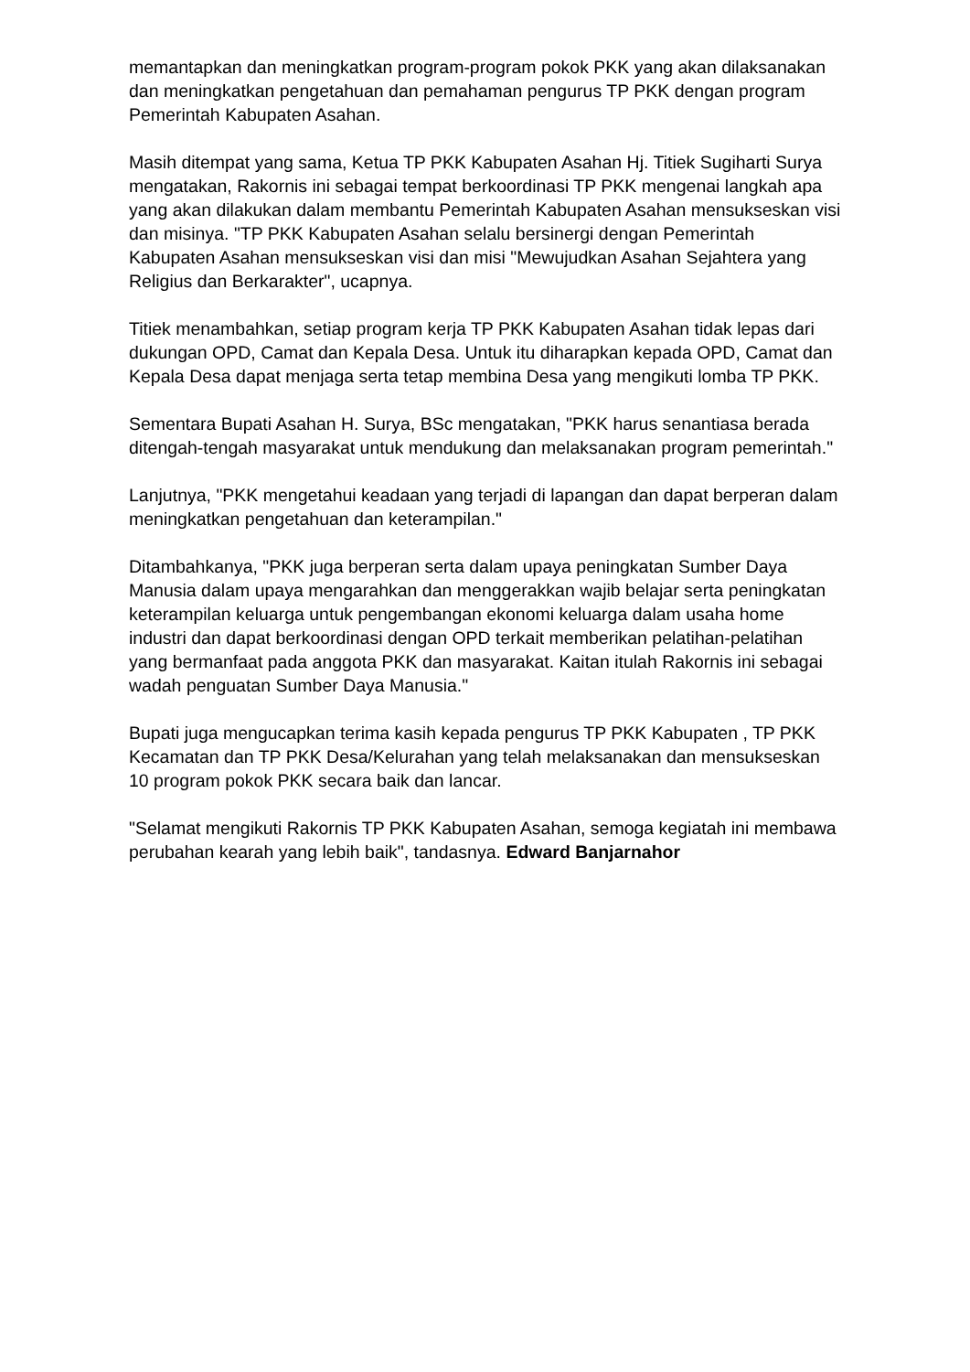memantapkan dan meningkatkan program-program pokok PKK yang akan dilaksanakan dan meningkatkan pengetahuan dan pemahaman pengurus TP PKK dengan program Pemerintah Kabupaten Asahan.
Masih ditempat yang sama, Ketua TP PKK Kabupaten Asahan Hj. Titiek Sugiharti Surya mengatakan, Rakornis ini sebagai tempat berkoordinasi TP PKK mengenai langkah apa yang akan dilakukan dalam membantu Pemerintah Kabupaten Asahan mensukseskan visi dan misinya. "TP PKK Kabupaten Asahan selalu bersinergi dengan Pemerintah Kabupaten Asahan mensukseskan visi dan misi "Mewujudkan Asahan Sejahtera yang Religius dan Berkarakter", ucapnya.
Titiek menambahkan, setiap program kerja TP PKK Kabupaten Asahan tidak lepas dari dukungan OPD, Camat dan Kepala Desa. Untuk itu diharapkan kepada OPD, Camat dan Kepala Desa dapat menjaga serta tetap membina Desa yang mengikuti lomba TP PKK.
Sementara Bupati Asahan H. Surya, BSc mengatakan, "PKK harus senantiasa berada ditengah-tengah masyarakat untuk mendukung dan melaksanakan program pemerintah."
Lanjutnya, "PKK mengetahui keadaan yang terjadi di lapangan dan dapat berperan dalam meningkatkan pengetahuan dan keterampilan."
Ditambahkanya, "PKK juga berperan serta dalam upaya peningkatan Sumber Daya Manusia dalam upaya mengarahkan dan menggerakkan wajib belajar serta peningkatan keterampilan keluarga untuk pengembangan ekonomi keluarga dalam usaha home industri dan dapat berkoordinasi dengan OPD terkait memberikan pelatihan-pelatihan yang bermanfaat pada anggota PKK dan masyarakat. Kaitan itulah Rakornis ini sebagai wadah penguatan Sumber Daya Manusia."
Bupati juga mengucapkan terima kasih kepada pengurus TP PKK Kabupaten , TP PKK Kecamatan dan TP PKK Desa/Kelurahan yang telah melaksanakan dan mensukseskan 10 program pokok PKK secara baik dan lancar.
"Selamat mengikuti Rakornis TP PKK Kabupaten Asahan, semoga kegiatah ini membawa perubahan kearah yang lebih baik", tandasnya. Edward Banjarnahor